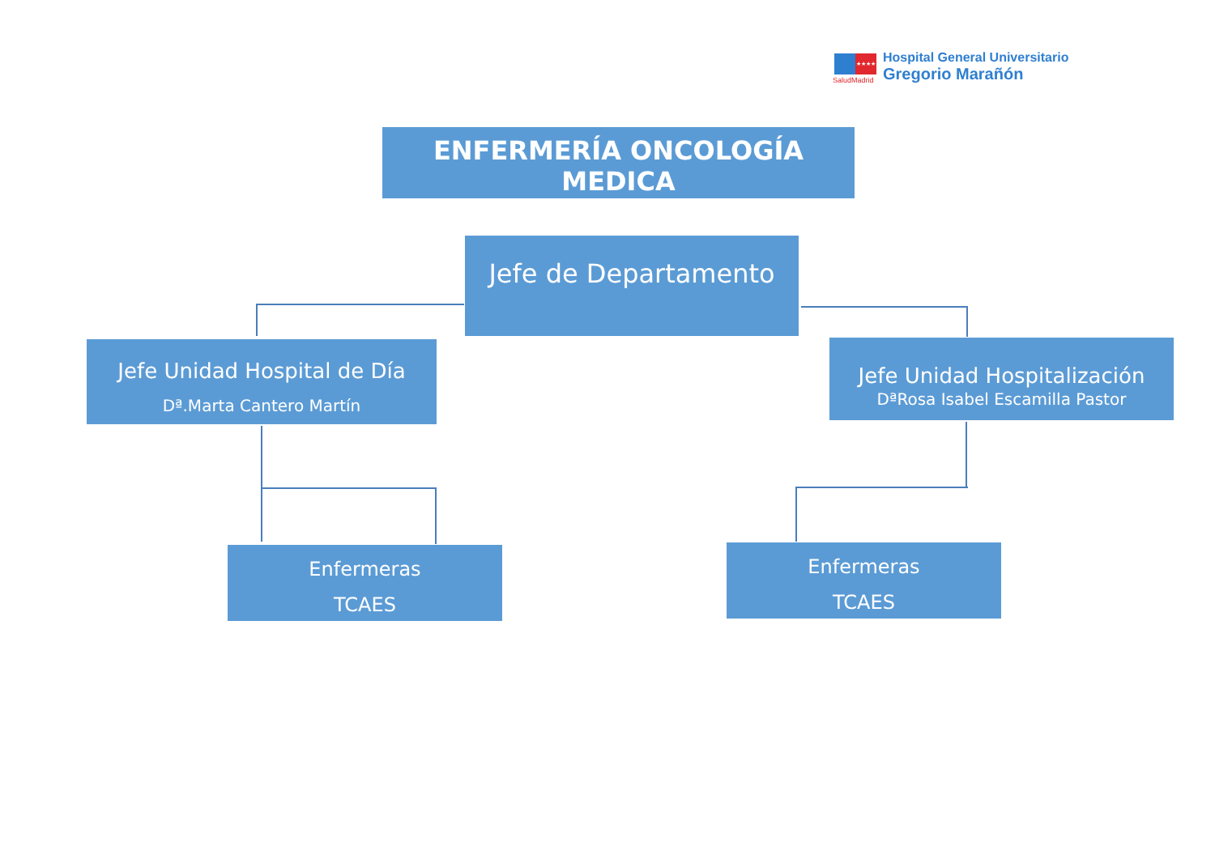★★★★
SaludMadrid
Hospital General Universitario
Gregorio Marañón
ENFERMERÍA ONCOLOGÍA MEDICA
Jefe de Departamento
Jefe Unidad Hospital de Día
Dª.Marta Cantero Martín
Jefe Unidad Hospitalización
DªRosa Isabel Escamilla Pastor
Enfermeras
TCAES
Enfermeras
TCAES